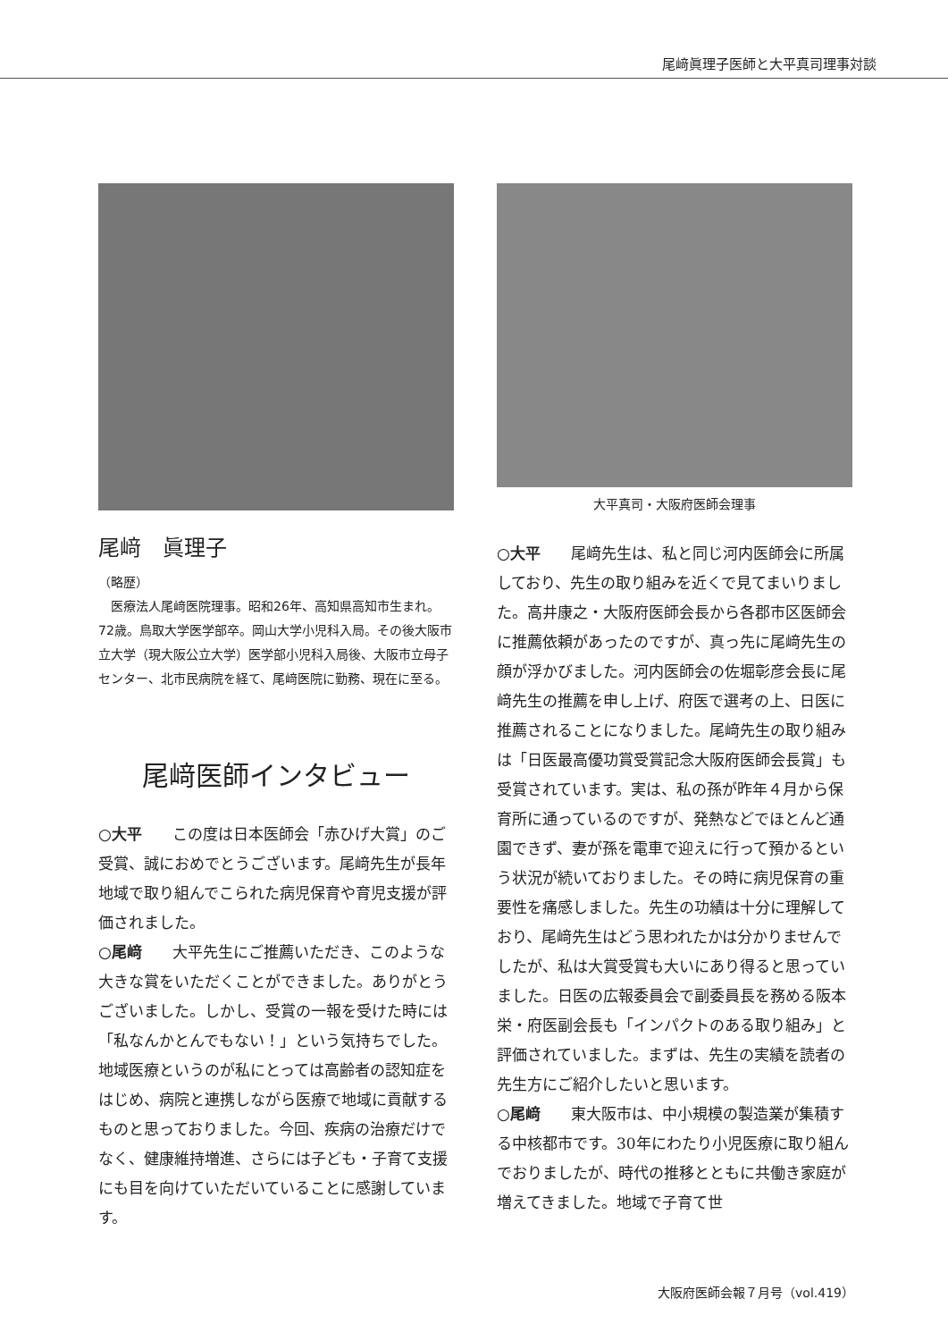尾﨑眞理子医師と大平真司理事対談
尾﨑　眞理子
（略歴）
　医療法人尾﨑医院理事。昭和26年、高知県高知市生まれ。72歳。鳥取大学医学部卒。岡山大学小児科入局。その後大阪市立大学（現大阪公立大学）医学部小児科入局後、大阪市立母子センター、北市民病院を経て、尾﨑医院に勤務、現在に至る。
尾﨑医師インタビュー
○大平　　この度は日本医師会「赤ひげ大賞」のご受賞、誠におめでとうございます。尾﨑先生が長年地域で取り組んでこられた病児保育や育児支援が評価されました。
○尾﨑　　大平先生にご推薦いただき、このような大きな賞をいただくことができました。ありがとうございました。しかし、受賞の一報を受けた時には「私なんかとんでもない！」という気持ちでした。地域医療というのが私にとっては高齢者の認知症をはじめ、病院と連携しながら医療で地域に貢献するものと思っておりました。今回、疾病の治療だけでなく、健康維持増進、さらには子ども・子育て支援にも目を向けていただいていることに感謝しています。
大平真司・大阪府医師会理事
○大平　　尾﨑先生は、私と同じ河内医師会に所属しており、先生の取り組みを近くで見てまいりました。高井康之・大阪府医師会長から各郡市区医師会に推薦依頼があったのですが、真っ先に尾﨑先生の顔が浮かびました。河内医師会の佐堀彰彦会長に尾﨑先生の推薦を申し上げ、府医で選考の上、日医に推薦されることになりました。尾﨑先生の取り組みは「日医最高優功賞受賞記念大阪府医師会長賞」も受賞されています。実は、私の孫が昨年４月から保育所に通っているのですが、発熱などでほとんど通園できず、妻が孫を電車で迎えに行って預かるという状況が続いておりました。その時に病児保育の重要性を痛感しました。先生の功績は十分に理解しており、尾﨑先生はどう思われたかは分かりませんでしたが、私は大賞受賞も大いにあり得ると思っていました。日医の広報委員会で副委員長を務める阪本栄・府医副会長も「インパクトのある取り組み」と評価されていました。まずは、先生の実績を読者の先生方にご紹介したいと思います。
○尾﨑　　東大阪市は、中小規模の製造業が集積する中核都市です。30年にわたり小児医療に取り組んでおりましたが、時代の推移とともに共働き家庭が増えてきました。地域で子育て世
大阪府医師会報７月号（vol.419）